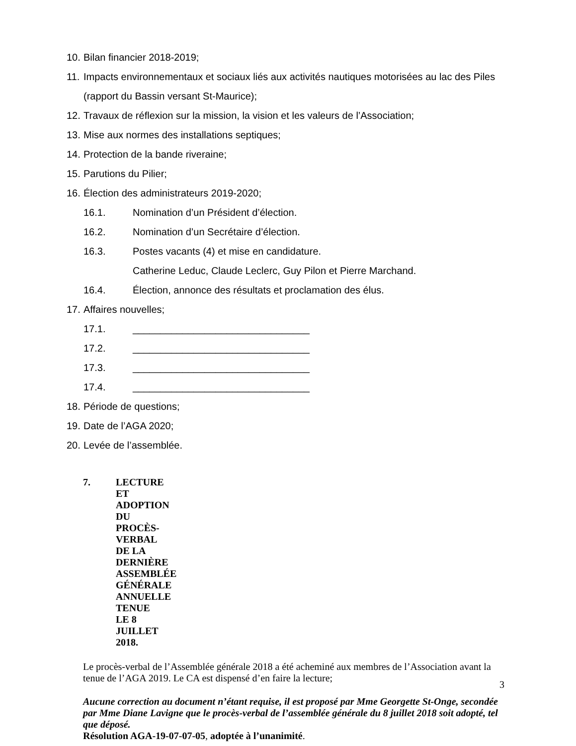10. Bilan financier 2018-2019;
11. Impacts environnementaux et sociaux liés aux activités nautiques motorisées au lac des Piles (rapport du Bassin versant St-Maurice);
12. Travaux de réflexion sur la mission, la vision et les valeurs de l’Association;
13. Mise aux normes des installations septiques;
14. Protection de la bande riveraine;
15. Parutions du Pilier;
16. Élection des administrateurs 2019-2020;
16.1. Nomination d’un Président d’élection.
16.2. Nomination d’un Secrétaire d’élection.
16.3. Postes vacants (4) et mise en candidature.
Catherine Leduc, Claude Leclerc, Guy Pilon et Pierre Marchand.
16.4. Élection, annonce des résultats et proclamation des élus.
17. Affaires nouvelles;
17.1. ________________________________
17.2. ________________________________
17.3. ________________________________
17.4. ________________________________
18. Période de questions;
19. Date de l’AGA 2020;
20. Levée de l’assemblée.
7. LECTURE ET ADOPTION DU PROCÈS-VERBAL DE LA DERNIÈRE ASSEMBLÉE GÉNÉRALE ANNUELLE TENUE LE 8 JUILLET 2018.
Le procès-verbal de l’Assemblée générale 2018 a été acheminé aux membres de l’Association avant la tenue de l’AGA 2019. Le CA est dispensé d’en faire la lecture;
Aucune correction au document n’étant requise, il est proposé par Mme Georgette St-Onge, secondée par Mme Diane Lavigne que le procès-verbal de l’assemblée générale du 8 juillet 2018 soit adopté, tel que déposé.
Résolution AGA-19-07-07-05, adoptée à l’unanimité.
3